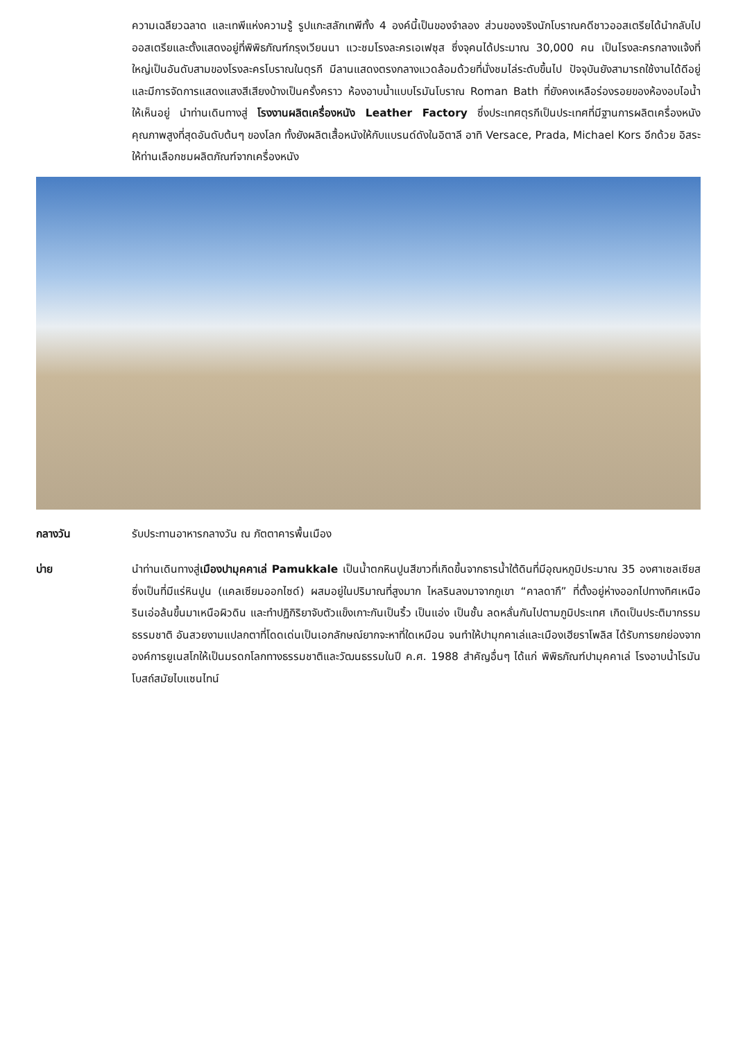ความเฉลียวฉลาด และเทพีแห่งความรู้ รูปแกะสลักเทพีทั้ง 4 องค์นี้เป็นของจำลอง ส่วนของจริงนักโบราณคดีชาวออสเตรียได้นำกลับไปออสเตรียและตั้งแสดงอยู่ที่พิพิธภัณฑ์กรุงเวียนนา แวะชมโรงละครเอเฟซุส ซึ่งจุคนได้ประมาณ 30,000 คน เป็นโรงละครกลางแจ้งที่ใหญ่เป็นอันดับสามของโรงละครโบราณในตุรกี มีลานแสดงตรงกลางแวดล้อมด้วยที่นั่งชมไล่ระดับขึ้นไป ปัจจุบันยังสามารถใช้งานได้ดีอยู่และมีการจัดการแสดงแสงสีเสียงบ้างเป็นครั้งคราว ห้องอาบน้ำแบบโรมันโบราณ Roman Bath ที่ยังคงเหลือร่องรอยของห้องอบไอน้ำให้เห็นอยู่ นำท่านเดินทางสู่ โรงงานผลิตเครื่องหนัง Leather Factory ซึ่งประเทศตุรกีเป็นประเทศที่มีฐานการผลิตเครื่องหนังคุณภาพสูงที่สุดอันดับต้นๆ ของโลก ทั้งยังผลิตเสื้อหนังให้กับแบรนด์ดังในอิตาลี อาทิ Versace, Prada, Michael Kors อีกด้วย อิสระให้ท่านเลือกชมผลิตภัณฑ์จากเครื่องหนัง
กลางวัน รับประทานอาหารกลางวัน ณ ภัตตาคารพื้นเมือง
บ่าย นำท่านเดินทางสู่เมืองปามุคคาเล่ Pamukkale เป็นน้ำตกหินปูนสีขาวที่เกิดขึ้นจากธารน้ำใต้ดินที่มีอุณหภูมิประมาณ 35 องศาเซลเซียส ซึ่งเป็นที่มีแร่หินปูน (แคลเซียมออกไซด์) ผสมอยู่ในปริมาณที่สูงมาก ไหลรินลงมาจากภูเขา “คาลดากึ” ที่ตั้งอยู่ห่างออกไปทางทิศเหนือ รินเอ่อล้นขึ้นมาเหนือผิวดิน และทำปฏิกิริยาจับตัวแข็งเกาะกันเป็นริ้ว เป็นแอ่ง เป็นชั้น ลดหลั่นกันไปตามภูมิประเทศ เกิดเป็นประติมากรรมธรรมชาติ อันสวยงามแปลกตาที่โดดเด่นเป็นเอกลักษณ์ยากจะหาที่ใดเหมือน จนทำให้ปามุกคาเล่และเมืองเฮียราโพลิส ได้รับการยกย่องจากองค์การยูเนสโกให้เป็นมรดกโลกทางธรรมชาติและวัฒนธรรมในปี ค.ศ. 1988 สำคัญอื่นๆ ได้แก่ พิพิธภัณฑ์ปามุคคาเล่ โรงอาบน้ำโรมันโบสถ์สมัยไบแซนไทน์